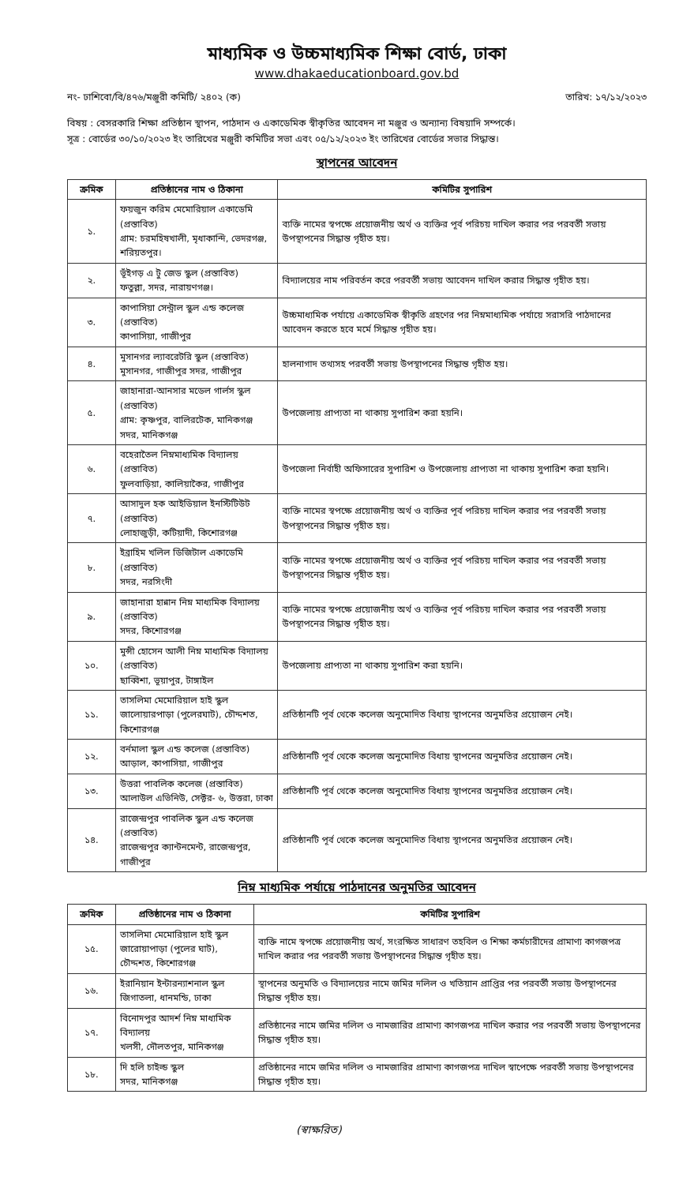মাধ্যমিক ও উচ্চমাধ্যমিক শিক্ষা বোর্ড, ঢাকা
www.dhakaeducationboard.gov.bd
নং- ঢাশিবো/বি/৪৭৬/মঞ্জুরী কমিটি/ ২৪০২ (ক) তারিখ: ১৭/১২/২০২৩
বিষয় : বেসরকারি শিক্ষা প্রতিষ্ঠান স্থাপন, পাঠদান ও একাডেমিক স্বীকৃতির আবেদন না মঞ্জুর ও অন্যান্য বিষয়াদি সম্পর্কে।
সূত্র : বোর্ডের ৩০/১০/২০২৩ ইং তারিখের মঞ্জুরী কমিটির সভা এবং ০৫/১২/২০২৩ ইং তারিখের বোর্ডের সভার সিদ্ধান্ত।
স্থাপনের আবেদন
| ক্রমিক | প্রতিষ্ঠানের নাম ও ঠিকানা | কমিটির সুপারিশ |
| --- | --- | --- |
| ১. | ফয়জুন করিম মেমোরিয়াল একাডেমি (প্রস্তাবিত) গ্রাম: চরমহিষখালী, মৃধাকান্দি, ভেদরগঞ্জ, শরিয়তপুর। | ব্যক্তি নামের স্বপক্ষে প্রয়োজনীয় অর্থ ও ব্যক্তির পূর্ব পরিচয় দাখিল করার পর পরবর্তী সভায় উপস্থাপনের সিদ্ধান্ত গৃহীত হয়। |
| ২. | ভূঁইগড় এ টু জেড স্কুল (প্রস্তাবিত) ফতুল্লা, সদর, নারায়ণগঞ্জ। | বিদ্যালয়ের নাম পরিবর্তন করে পরবর্তী সভায় আবেদন দাখিল করার সিদ্ধান্ত গৃহীত হয়। |
| ৩. | কাপাসিয়া সেন্ট্রাল স্কুল এন্ড কলেজ (প্রস্তাবিত) কাপাসিয়া, গাজীপুর | উচ্চমাধ্যমিক পর্যায়ে একাডেমিক স্বীকৃতি গ্রহণের পর নিম্নমাধ্যমিক পর্যায়ে সরাসরি পাঠদানের আবেদন করতে হবে মর্মে সিদ্ধান্ত গৃহীত হয়। |
| ৪. | মুসানগর ল্যাবরেটরি স্কুল (প্রস্তাবিত) মুসানগর, গাজীপুর সদর, গাজীপুর | হালনাগাদ তথ্যসহ পরবর্তী সভায় উপস্থাপনের সিদ্ধান্ত গৃহীত হয়। |
| ৫. | জাহানারা-আনসার মডেল গার্লস স্কুল (প্রস্তাবিত) গ্রাম: কৃষ্ণপুর, বালিরটেক, মানিকগঞ্জ সদর, মানিকগঞ্জ | উপজেলায় প্রাপ্যতা না থাকায় সুপারিশ করা হয়নি। |
| ৬. | বহেরাতৈল নিম্নমাধ্যমিক বিদ্যালয় (প্রস্তাবিত) ফুলবাড়িয়া, কালিয়াকৈর, গাজীপুর | উপজেলা নির্বাহী অফিসারের সুপারিশ ও উপজেলায় প্রাপ্যতা না থাকায় সুপারিশ করা হয়নি। |
| ৭. | আসাদুল হক আইডিয়াল ইনস্টিটিউট (প্রস্তাবিত) লোহাজুড়ী, কটিয়াদী, কিশোরগঞ্জ | ব্যক্তি নামের স্বপক্ষে প্রয়োজনীয় অর্থ ও ব্যক্তির পূর্ব পরিচয় দাখিল করার পর পরবর্তী সভায় উপস্থাপনের সিদ্ধান্ত গৃহীত হয়। |
| ৮. | ইব্রাহিম খলিল ডিজিটাল একাডেমি (প্রস্তাবিত) সদর, নরসিংদী | ব্যক্তি নামের স্বপক্ষে প্রয়োজনীয় অর্থ ও ব্যক্তির পূর্ব পরিচয় দাখিল করার পর পরবর্তী সভায় উপস্থাপনের সিদ্ধান্ত গৃহীত হয়। |
| ৯. | জাহানারা হান্নান নিম্ন মাধ্যমিক বিদ্যালয় (প্রস্তাবিত) সদর, কিশোরগঞ্জ | ব্যক্তি নামের স্বপক্ষে প্রয়োজনীয় অর্থ ও ব্যক্তির পূর্ব পরিচয় দাখিল করার পর পরবর্তী সভায় উপস্থাপনের সিদ্ধান্ত গৃহীত হয়। |
| ১০. | মুন্সী হোসেন আলী নিম্ন মাধ্যমিক বিদ্যালয় (প্রস্তাবিত) ছাব্বিশা, ভূয়াপুর, টাঙ্গাইল | উপজেলায় প্রাপ্যতা না থাকায় সুপারিশ করা হয়নি। |
| ১১. | তাসলিমা মেমোরিয়াল হাই স্কুল জালোয়ারপাড়া (পুলেরঘাট), চৌদ্দশত, কিশোরগঞ্জ | প্রতিষ্ঠানটি পূর্ব থেকে কলেজ অনুমোদিত বিধায় স্থাপনের অনুমতির প্রয়োজন নেই। |
| ১২. | বর্নমালা স্কুল এন্ড কলেজ (প্রস্তাবিত) আড়াল, কাপাসিয়া, গাজীপুর | প্রতিষ্ঠানটি পূর্ব থেকে কলেজ অনুমোদিত বিধায় স্থাপনের অনুমতির প্রয়োজন নেই। |
| ১৩. | উত্তরা পাবলিক কলেজ (প্রস্তাবিত) আলাউল এভিনিউ, সেক্টর- ৬, উত্তরা, ঢাকা | প্রতিষ্ঠানটি পূর্ব থেকে কলেজ অনুমোদিত বিধায় স্থাপনের অনুমতির প্রয়োজন নেই। |
| ১৪. | রাজেন্দ্রপুর পাবলিক স্কুল এন্ড কলেজ (প্রস্তাবিত) রাজেন্দ্রপুর ক্যান্টনমেন্ট, রাজেন্দ্রপুর, গাজীপুর | প্রতিষ্ঠানটি পূর্ব থেকে কলেজ অনুমোদিত বিধায় স্থাপনের অনুমতির প্রয়োজন নেই। |
নিম্ন মাধ্যমিক পর্যায়ে পাঠদানের অনুমতির আবেদন
| ক্রমিক | প্রতিষ্ঠানের নাম ও ঠিকানা | কমিটির সুপারিশ |
| --- | --- | --- |
| ১৫. | তাসলিমা মেমোরিয়াল হাই স্কুল জারোয়াপাড়া (পুলের ঘাট), চৌদ্দশত, কিশোরগঞ্জ | ব্যক্তি নামে স্বপক্ষে প্রয়োজনীয় অর্থ, সংরক্ষিত সাধারণ তহবিল ও শিক্ষা কর্মচারীদের প্রামাণ্য কাগজপত্র দাখিল করার পর পরবর্তী সভায় উপস্থাপনের সিদ্ধান্ত গৃহীত হয়। |
| ১৬. | ইরানিয়ান ইন্টারন্যাশনাল স্কুল জিগাতলা, ধানমন্ডি, ঢাকা | স্থাপনের অনুমতি ও বিদ্যালয়ের নামে জমির দলিল ও খতিয়ান প্রাপ্তির পর পরবর্তী সভায় উপস্থাপনের সিদ্ধান্ত গৃহীত হয়। |
| ১৭. | বিনোদপুর আদর্শ নিম্ন মাধ্যমিক বিদ্যালয় খলসী, দৌলতপুর, মানিকগঞ্জ | প্রতিষ্ঠানের নামে জমির দলিল ও নামজারির প্রামাণ্য কাগজপত্র দাখিল করার পর পরবর্তী সভায় উপস্থাপনের সিদ্ধান্ত গৃহীত হয়। |
| ১৮. | দি হলি চাইল্ড স্কুল সদর, মানিকগঞ্জ | প্রতিষ্ঠানের নামে জমির দলিল ও নামজারির প্রামাণ্য কাগজপত্র দাখিল স্বাপেক্ষে পরবর্তী সভায় উপস্থাপনের সিদ্ধান্ত গৃহীত হয়। |
(স্বাক্ষরিত)